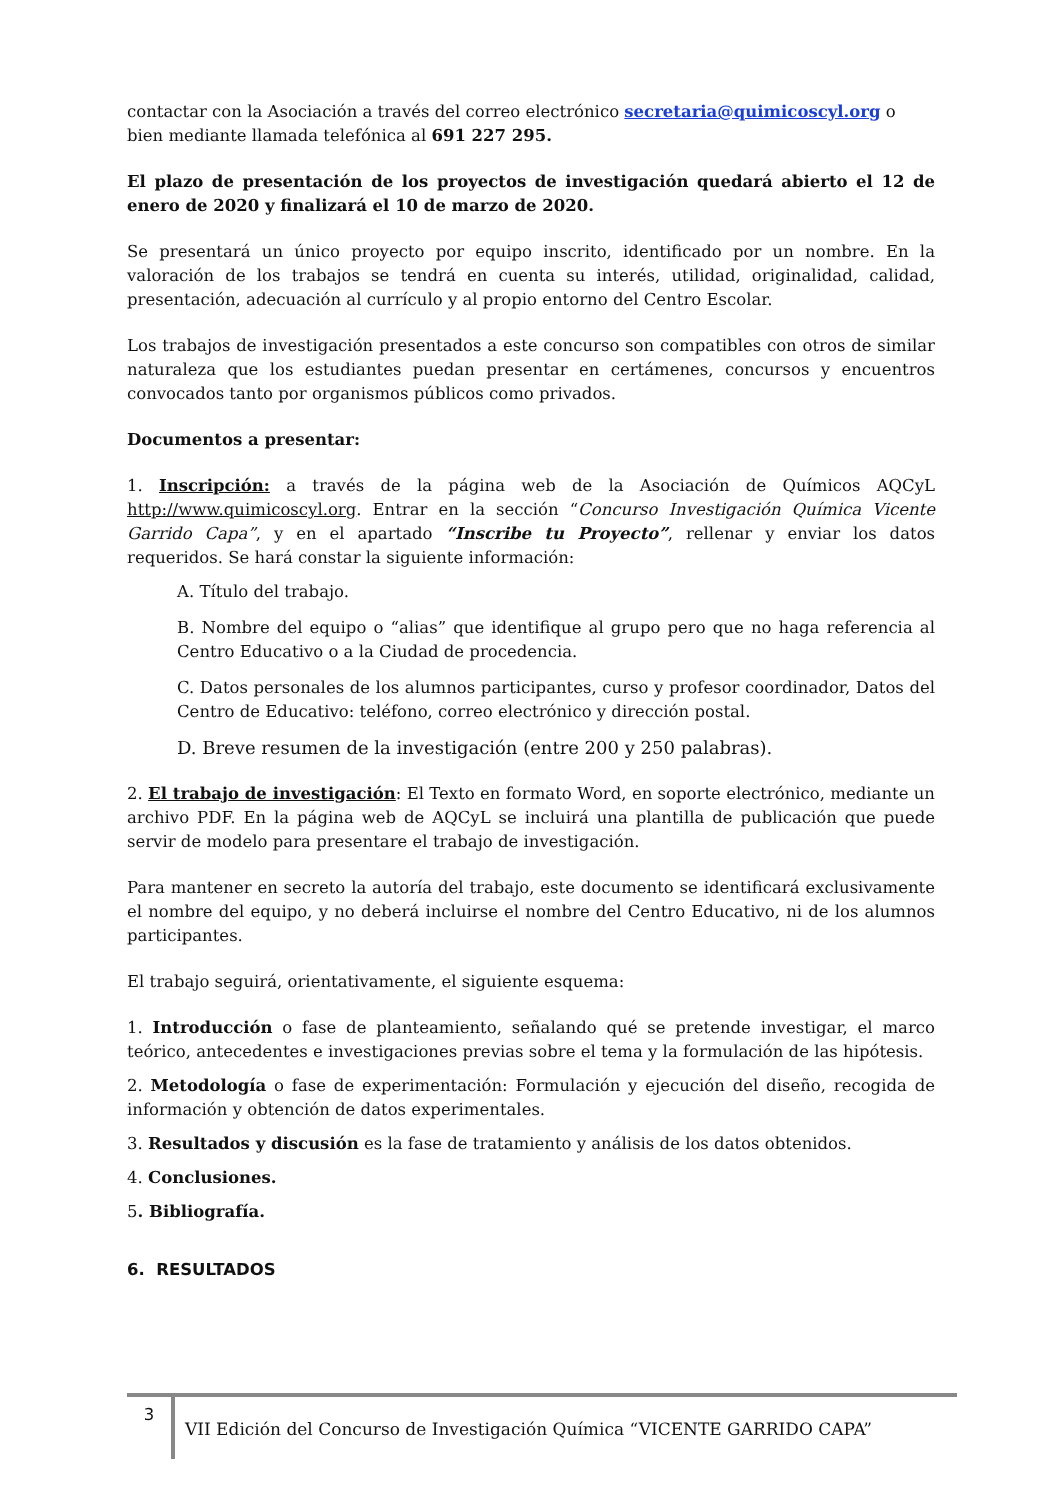contactar con la Asociación a través del correo electrónico secretaria@quimicoscyl.org o bien mediante llamada telefónica al 691 227 295.
El plazo de presentación de los proyectos de investigación quedará abierto el 12 de enero de 2020 y finalizará el 10 de marzo de 2020.
Se presentará un único proyecto por equipo inscrito, identificado por un nombre. En la valoración de los trabajos se tendrá en cuenta su interés, utilidad, originalidad, calidad, presentación, adecuación al currículo y al propio entorno del Centro Escolar.
Los trabajos de investigación presentados a este concurso son compatibles con otros de similar naturaleza que los estudiantes puedan presentar en certámenes, concursos y encuentros convocados tanto por organismos públicos como privados.
Documentos a presentar:
1. Inscripción: a través de la página web de la Asociación de Químicos AQCyL http://www.quimicoscyl.org. Entrar en la sección “Concurso Investigación Química Vicente Garrido Capa”, y en el apartado “Inscribe tu Proyecto”, rellenar y enviar los datos requeridos. Se hará constar la siguiente información:
A. Título del trabajo.
B. Nombre del equipo o “alias” que identifique al grupo pero que no haga referencia al Centro Educativo o a la Ciudad de procedencia.
C. Datos personales de los alumnos participantes, curso y profesor coordinador, Datos del Centro de Educativo: teléfono, correo electrónico y dirección postal.
D. Breve resumen de la investigación (entre 200 y 250 palabras).
2. El trabajo de investigación: El Texto en formato Word, en soporte electrónico, mediante un archivo PDF. En la página web de AQCyL se incluirá una plantilla de publicación que puede servir de modelo para presentare el trabajo de investigación.
Para mantener en secreto la autoría del trabajo, este documento se identificará exclusivamente el nombre del equipo, y no deberá incluirse el nombre del Centro Educativo, ni de los alumnos participantes.
El trabajo seguirá, orientativamente, el siguiente esquema:
1. Introducción o fase de planteamiento, señalando qué se pretende investigar, el marco teórico, antecedentes e investigaciones previas sobre el tema y la formulación de las hipótesis.
2. Metodología o fase de experimentación: Formulación y ejecución del diseño, recogida de información y obtención de datos experimentales.
3. Resultados y discusión es la fase de tratamiento y análisis de los datos obtenidos.
4. Conclusiones.
5. Bibliografía.
6. RESULTADOS
3 VII Edición del Concurso de Investigación Química “VICENTE GARRIDO CAPA”